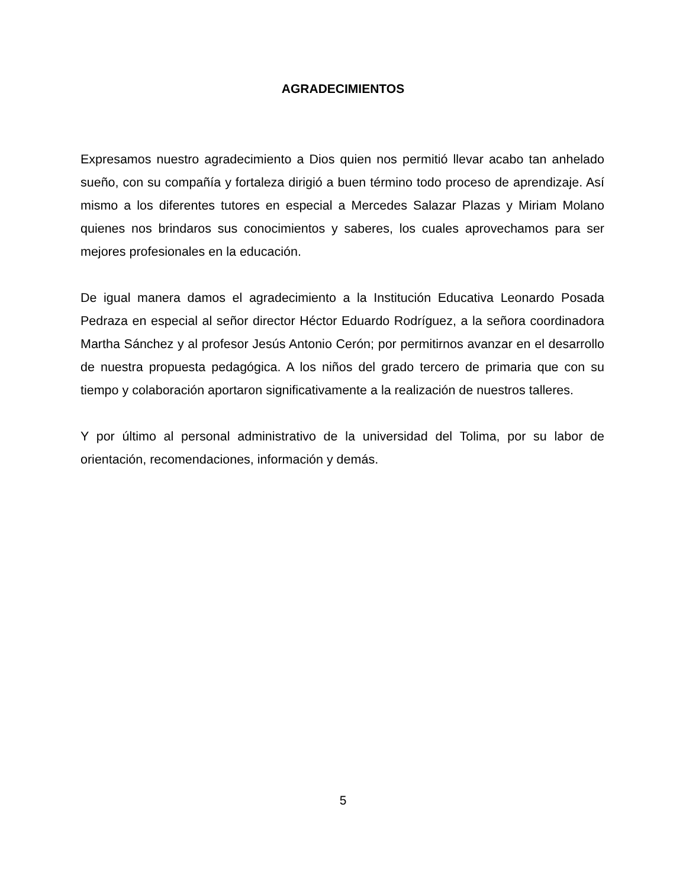AGRADECIMIENTOS
Expresamos nuestro agradecimiento a Dios quien nos permitió llevar acabo tan anhelado sueño, con su compañía y fortaleza dirigió a buen término todo proceso de aprendizaje. Así mismo a los diferentes tutores en especial a Mercedes Salazar Plazas y Miriam Molano quienes nos brindaros sus conocimientos y saberes, los cuales aprovechamos para ser mejores profesionales en la educación.
De igual manera damos el agradecimiento a la Institución Educativa Leonardo Posada Pedraza en especial al señor director Héctor Eduardo Rodríguez, a la señora coordinadora Martha Sánchez y al profesor Jesús Antonio Cerón; por permitirnos avanzar en el desarrollo de nuestra propuesta pedagógica. A los niños del grado tercero de primaria que con su tiempo y colaboración aportaron significativamente a la realización de nuestros talleres.
Y por último al personal administrativo de la universidad del Tolima, por su labor de orientación, recomendaciones, información y demás.
5